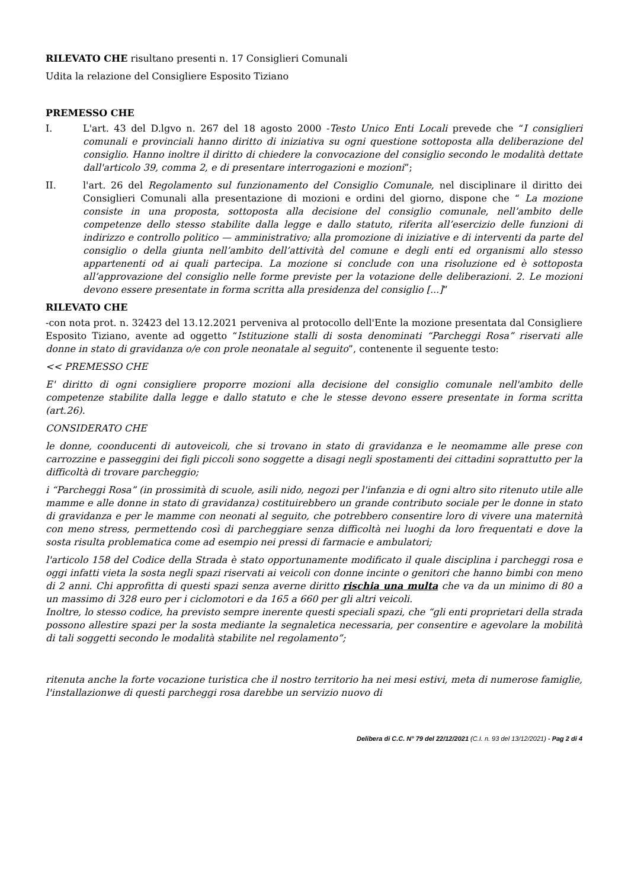RILEVATO CHE risultano presenti n. 17 Consiglieri Comunali
Udita la relazione del Consigliere Esposito Tiziano
PREMESSO CHE
I. L'art. 43 del D.lgvo n. 267 del 18 agosto 2000 -Testo Unico Enti Locali prevede che “I consiglieri comunali e provinciali hanno diritto di iniziativa su ogni questione sottoposta alla deliberazione del consiglio. Hanno inoltre il diritto di chiedere la convocazione del consiglio secondo le modalità dettate dall'articolo 39, comma 2, e di presentare interrogazioni e mozioni”;
II. l'art. 26 del Regolamento sul funzionamento del Consiglio Comunale, nel disciplinare il diritto dei Consiglieri Comunali alla presentazione di mozioni e ordini del giorno, dispone che “ La mozione consiste in una proposta, sottoposta alla decisione del consiglio comunale, nell’ambito delle competenze dello stesso stabilite dalla legge e dallo statuto, riferita all’esercizio delle funzioni di indirizzo e controllo politico — amministrativo; alla promozione di iniziative e di interventi da parte del consiglio o della giunta nell’ambito dell’attività del comune e degli enti ed organismi allo stesso appartenenti od ai quali partecipa. La mozione si conclude con una risoluzione ed è sottoposta all’approvazione del consiglio nelle forme previste per la votazione delle deliberazioni. 2. Le mozioni devono essere presentate in forma scritta alla presidenza del consiglio [...]”
RILEVATO CHE
-con nota prot. n. 32423 del 13.12.2021 perveniva al protocollo dell'Ente la mozione presentata dal Consigliere Esposito Tiziano, avente ad oggetto “Istituzione stalli di sosta denominati “Parcheggi Rosa” riservati alle donne in stato di gravidanza o/e con prole neonatale al seguito”, contenente il seguente testo:
<< PREMESSO CHE
E' diritto di ogni consigliere proporre mozioni alla decisione del consiglio comunale nell'ambito delle competenze stabilite dalla legge e dallo statuto e che le stesse devono essere presentate in forma scritta (art.26).
CONSIDERATO CHE
le donne, coonducenti di autoveicoli, che si trovano in stato di gravidanza e le neomamme alle prese con carrozzine e passeggini dei figli piccoli sono soggette a disagi negli spostamenti dei cittadini soprattutto per la difficoltà di trovare parcheggio;
i “Parcheggi Rosa” (in prossimità di scuole, asili nido, negozi per l'infanzia e di ogni altro sito ritenuto utile alle mamme e alle donne in stato di gravidanza) costituirebbero un grande contributo sociale per le donne in stato di gravidanza e per le mamme con neonati al seguito, che potrebbero consentire loro di vivere una maternità con meno stress, permettendo così di parcheggiare senza difficoltà nei luoghi da loro frequentati e dove la sosta risulta problematica come ad esempio nei pressi di farmacie e ambulatori;
l'articolo 158 del Codice della Strada è stato opportunamente modificato il quale disciplina i parcheggi rosa e oggi infatti vieta la sosta negli spazi riservati ai veicoli con donne incinte o genitori che hanno bimbi con meno di 2 anni. Chi approfitta di questi spazi senza averne diritto rischia una multa che va da un minimo di 80 a un massimo di 328 euro per i ciclomotori e da 165 a 660 per gli altri veicoli.
Inoltre, lo stesso codice, ha previsto sempre inerente questi speciali spazi, che “gli enti proprietari della strada possono allestire spazi per la sosta mediante la segnaletica necessaria, per consentire e agevolare la mobilità di tali soggetti secondo le modalità stabilite nel regolamento”;
ritenuta anche la forte vocazione turistica che il nostro territorio ha nei mesi estivi, meta di numerose famiglie, l'installazionwe di questi parcheggi rosa darebbe un servizio nuovo di
Delibera di C.C. N° 79 del 22/12/2021 (C.I. n. 93 del 13/12/2021) - Pag 2 di 4